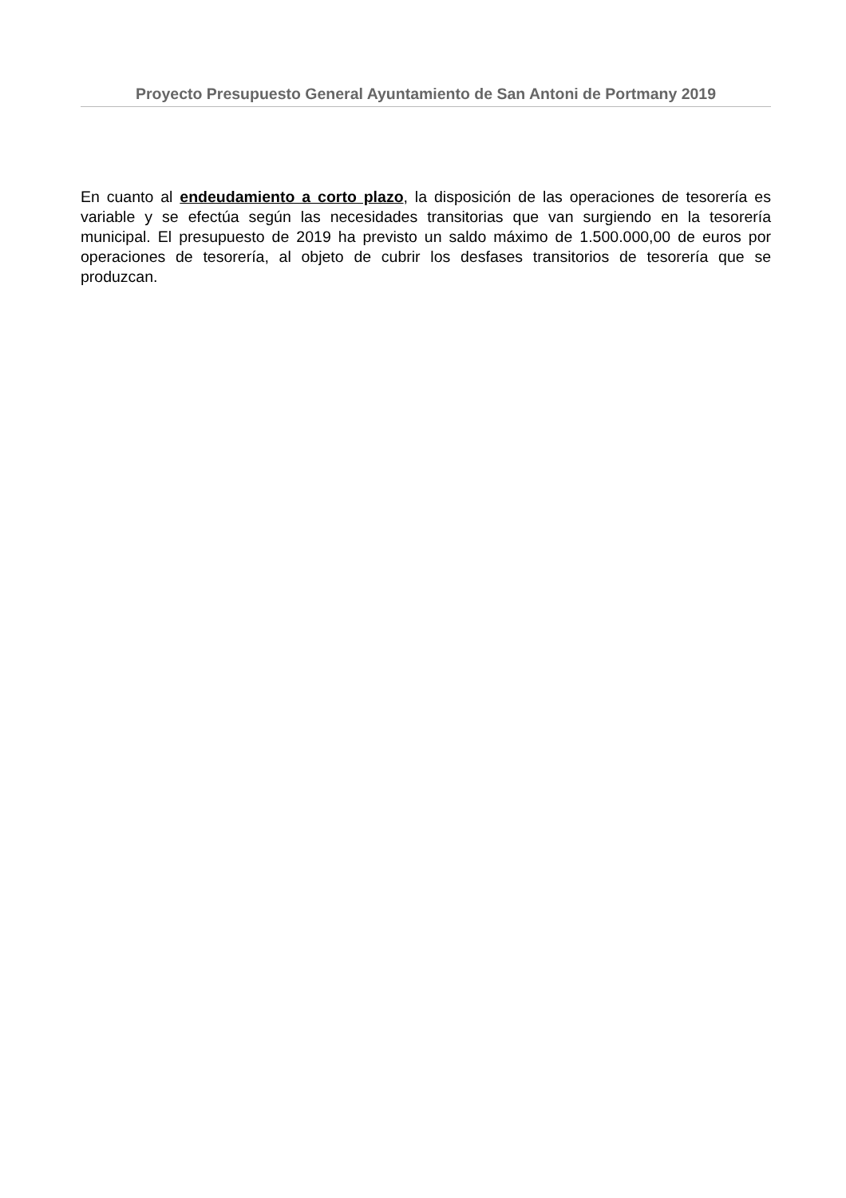Proyecto Presupuesto General Ayuntamiento de San Antoni de Portmany 2019
En cuanto al endeudamiento a corto plazo, la disposición de las operaciones de tesorería es variable y se efectúa según las necesidades transitorias que van surgiendo en la tesorería municipal. El presupuesto de 2019 ha previsto un saldo máximo de 1.500.000,00 de euros por operaciones de tesorería, al objeto de cubrir los desfases transitorios de tesorería que se produzcan.